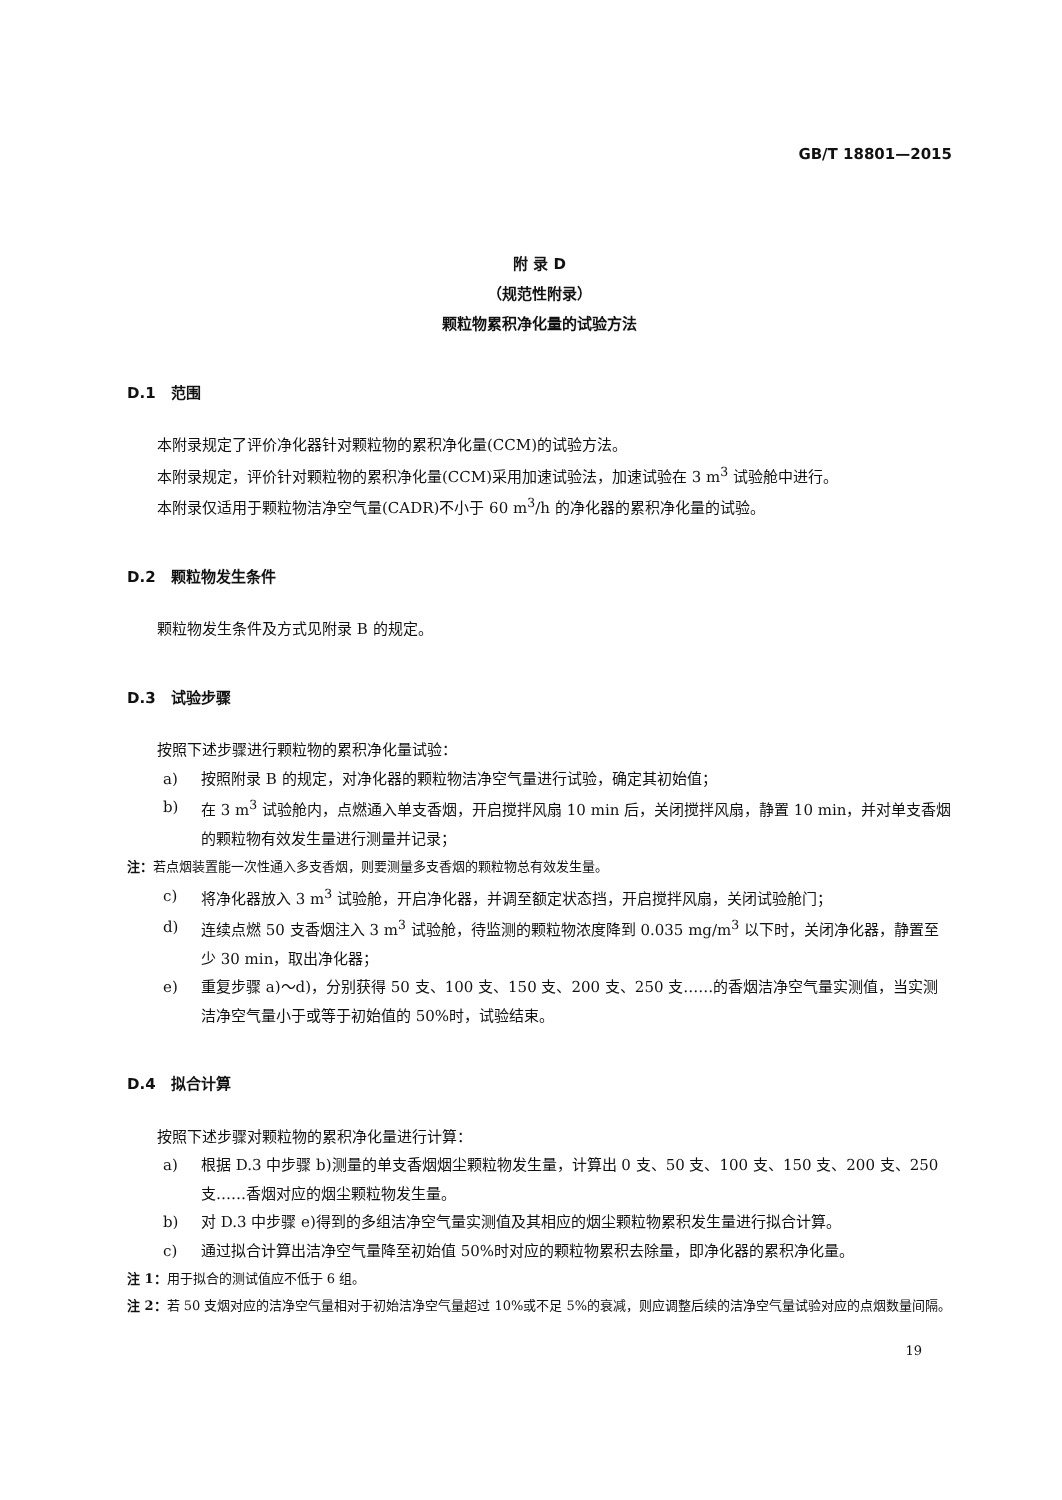GB/T 18801—2015
附 录 D
（规范性附录）
颗粒物累积净化量的试验方法
D.1　范围
本附录规定了评价净化器针对颗粒物的累积净化量(CCM)的试验方法。
本附录规定，评价针对颗粒物的累积净化量(CCM)采用加速试验法，加速试验在 3 m<sup>3</sup> 试验舱中进行。
本附录仅适用于颗粒物洁净空气量(CADR)不小于 60 m<sup>3</sup>/h 的净化器的累积净化量的试验。
D.2　颗粒物发生条件
颗粒物发生条件及方式见附录 B 的规定。
D.3　试验步骤
按照下述步骤进行颗粒物的累积净化量试验：
a) 按照附录 B 的规定，对净化器的颗粒物洁净空气量进行试验，确定其初始值；
b) 在 3 m<sup>3</sup> 试验舱内，点燃通入单支香烟，开启搅拌风扇 10 min 后，关闭搅拌风扇，静置 10 min，并对单支香烟的颗粒物有效发生量进行测量并记录；
注：若点烟装置能一次性通入多支香烟，则要测量多支香烟的颗粒物总有效发生量。
c) 将净化器放入 3 m<sup>3</sup> 试验舱，开启净化器，并调至额定状态挡，开启搅拌风扇，关闭试验舱门；
d) 连续点燃 50 支香烟注入 3 m<sup>3</sup> 试验舱，待监测的颗粒物浓度降到 0.035 mg/m<sup>3</sup> 以下时，关闭净化器，静置至少 30 min，取出净化器；
e) 重复步骤 a)～d)，分别获得 50 支、100 支、150 支、200 支、250 支……的香烟洁净空气量实测值，当实测洁净空气量小于或等于初始值的 50%时，试验结束。
D.4　拟合计算
按照下述步骤对颗粒物的累积净化量进行计算：
a) 根据 D.3 中步骤 b)测量的单支香烟烟尘颗粒物发生量，计算出 0 支、50 支、100 支、150 支、200 支、250 支……香烟对应的烟尘颗粒物发生量。
b) 对 D.3 中步骤 e)得到的多组洁净空气量实测值及其相应的烟尘颗粒物累积发生量进行拟合计算。
c) 通过拟合计算出洁净空气量降至初始值 50%时对应的颗粒物累积去除量，即净化器的累积净化量。
注 1：用于拟合的测试值应不低于 6 组。
注 2：若 50 支烟对应的洁净空气量相对于初始洁净空气量超过 10%或不足 5%的衰减，则应调整后续的洁净空气量试验对应的点烟数量间隔。
19